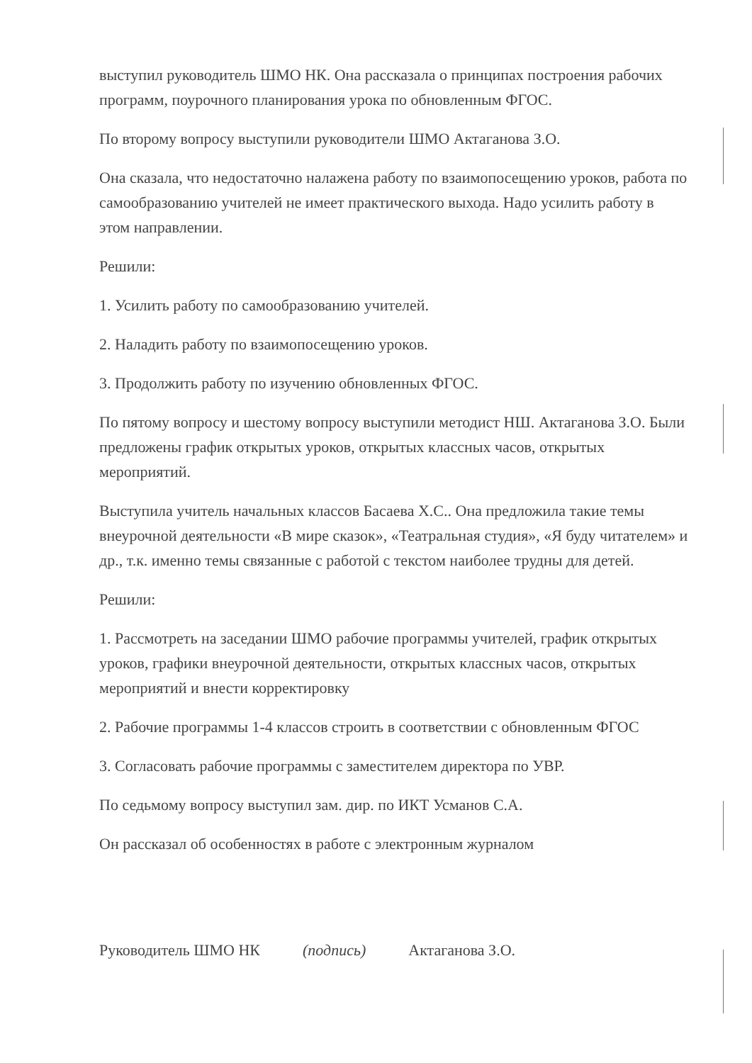выступил руководитель ШМО НК. Она рассказала о принципах построения рабочих программ, поурочного планирования урока по обновленным ФГОС.
По второму вопросу выступили руководители ШМО Актаганова З.О.
Она сказала, что недостаточно налажена работу по взаимопосещению уроков, работа по самообразованию учителей не имеет практического выхода. Надо усилить работу в этом направлении.
Решили:
1. Усилить работу по самообразованию учителей.
2. Наладить работу по взаимопосещению уроков.
3. Продолжить работу по изучению обновленных ФГОС.
По пятому вопросу и шестому вопросу выступили методист НШ. Актаганова З.О. Были предложены график открытых уроков, открытых классных часов, открытых мероприятий.
Выступила учитель начальных классов Басаева Х.С.. Она предложила такие темы внеурочной деятельности «В мире сказок», «Театральная студия», «Я буду читателем» и др., т.к. именно темы связанные с работой с текстом наиболее трудны для детей.
Решили:
1. Рассмотреть на заседании ШМО рабочие программы учителей, график открытых уроков, графики внеурочной деятельности, открытых классных часов, открытых мероприятий и внести корректировку
2. Рабочие программы 1-4 классов строить в соответствии с обновленным ФГОС
3. Согласовать рабочие программы с заместителем директора по УВР.
По седьмому вопросу выступил зам. дир. по ИКТ Усманов С.А.
Он рассказал об особенностях в работе с электронным журналом
Руководитель ШМО НК (подпись) Актаганова З.О.